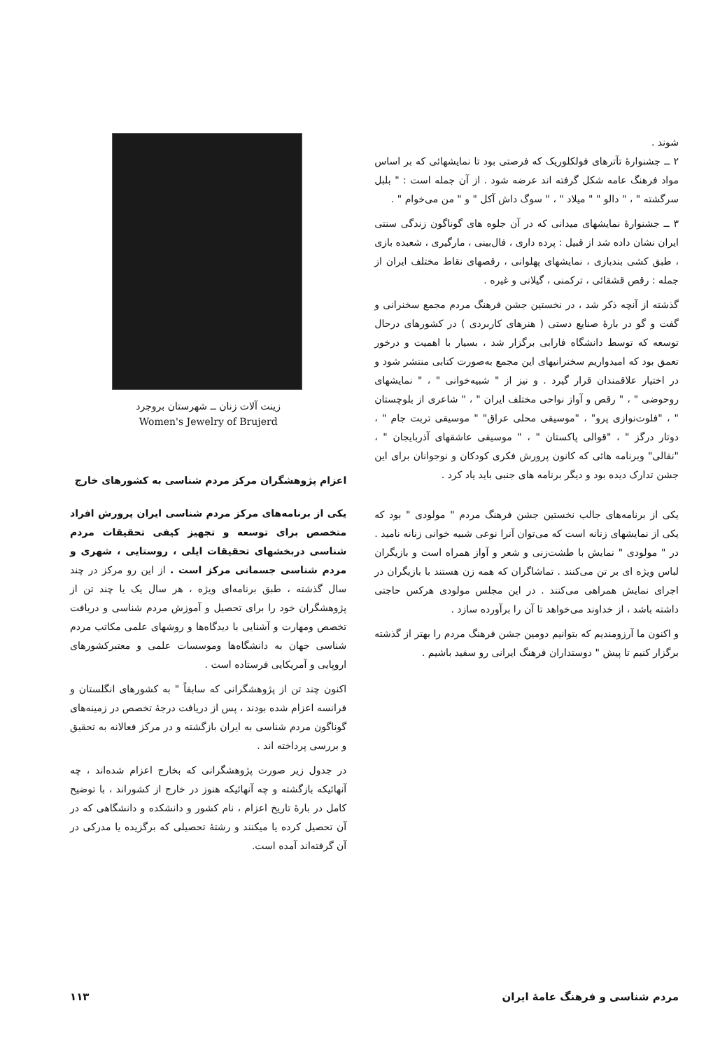شوند .
۲ ــ جشنوارهٔ تآترهای فولکلوریک که فرصتی بود تا نمایشهائی که بر اساس مواد فرهنگ عامه شکل گرفته اند عرضه شود . از آن جمله است : " بلبل سرگشته " ، " دالو " " میلاد " ، " سوگ داش آکل " و " من می‌خوام " .
۳ ــ جشنوارهٔ نمایشهای میدانی که در آن جلوه های گوناگون زندگی سنتی ایران نشان داده شد از قبیل : پرده داری ، فال‌بینی ، مارگیری ، شعبده بازی ، طبق کشی بندبازی ، نمایشهای پهلوانی ، رقصهای نقاط مختلف ایران از جمله : رقص قشقائی ، ترکمنی ، گیلانی و غیره .
گذشته از آنچه ذکر شد ، در نخستین جشن فرهنگ مردم مجمع سخنرانی و گفت و گو در بارهٔ صنایع دستی ( هنرهای کاربردی ) در کشورهای درحال توسعه که توسط دانشگاه فارابی برگزار شد ، بسیار با اهمیت و درخور تعمق بود که امیدواریم سخنرانیهای این مجمع به‌صورت کتابی منتشر شود و در اختیار علاقمندان قرار گیرد . و نیز از " شبیه‌خوانی " ، " نمایشهای روحوضی " ، " رقص و آواز نواحی مختلف ایران " ، " شاعری از بلوچستان " ، "فلوت‌نوازی پرو" ، "موسیقی محلی عراق" " موسیقی تربت جام " ، دوتار درگز " ، "قوالی پاکستان " ، " موسیقی عاشقهای آذربایجان " ، "نقالی" وبرنامه هائی که کانون پرورش فکری کودکان و نوجوانان برای این جشن تدارک دیده بود و دیگر برنامه های جنبی باید یاد کرد .
یکی از برنامه‌های جالب نخستین جشن فرهنگ مردم " مولودی " بود که یکی از نمایشهای زنانه است که می‌توان آنرا نوعی شبیه خوانی زنانه نامید . در " مولودی " نمایش با طشت‌زنی و شعر و آواز همراه است و بازیگران لباس ویژه ای بر تن می‌کنند . تماشاگران که همه زن هستند با بازیگران در اجرای نمایش همراهی می‌کنند . در این مجلس مولودی هرکس حاجتی داشته باشد ، از خداوند می‌خواهد تا آن را برآورده سازد .
و اکنون ما آرزومندیم که بتوانیم دومین جشن فرهنگ مردم را بهتر از گذشته برگزار کنیم تا پیش " دوستداران فرهنگ ایرانی رو سفید باشیم .
زینت آلات زنان ــ شهرستان بروجرد
Women's Jewelry of Brujerd
اعزام پژوهشگران مرکز مردم شناسی به کشورهای خارج
یکی از برنامه‌های مرکز مردم شناسی ایران پرورش افراد متخصص برای توسعه و تجهیز کیفی تحقیقات مردم شناسی دربخشهای تحقیقات ایلی ، روستایی ، شهری و مردم شناسی جسمانی مرکز است . از این رو مرکز در چند سال گذشته ، طبق برنامه‌ای ویژه ، هر سال یک یا چند تن از پژوهشگران خود را برای تحصیل و آموزش مردم شناسی و دریافت تخصص ومهارت و آشنایی با دیدگاه‌ها و روشهای علمی مکاتب مردم شناسی جهان به دانشگاه‌ها وموسسات علمی و معتبرکشورهای اروپایی و آمریکایی فرستاده است .
اکنون چند تن از پژوهشگرانی که سابقاً " به کشورهای انگلستان و فرانسه اعزام شده بودند ، پس از دریافت درجهٔ تخصص در زمینه‌های گوناگون مردم شناسی به ایران بازگشته و در مرکز فعالانه به تحقیق و بررسی پرداخته اند .
در جدول زیر صورت پژوهشگرانی که بخارج اعزام شده‌اند ، چه آنهائیکه بازگشته و چه آنهائیکه هنوز در خارج از کشوراند ، با توضیح کامل در بارهٔ تاریخ اعزام ، نام کشور و دانشکده و دانشگاهی که در آن تحصیل کرده یا میکنند و رشتهٔ تحصیلی که برگزیده یا مدرکی در آن گرفته‌اند آمده است.
مردم شناسی و فرهنگ عامهٔ ایران ۱۱۳